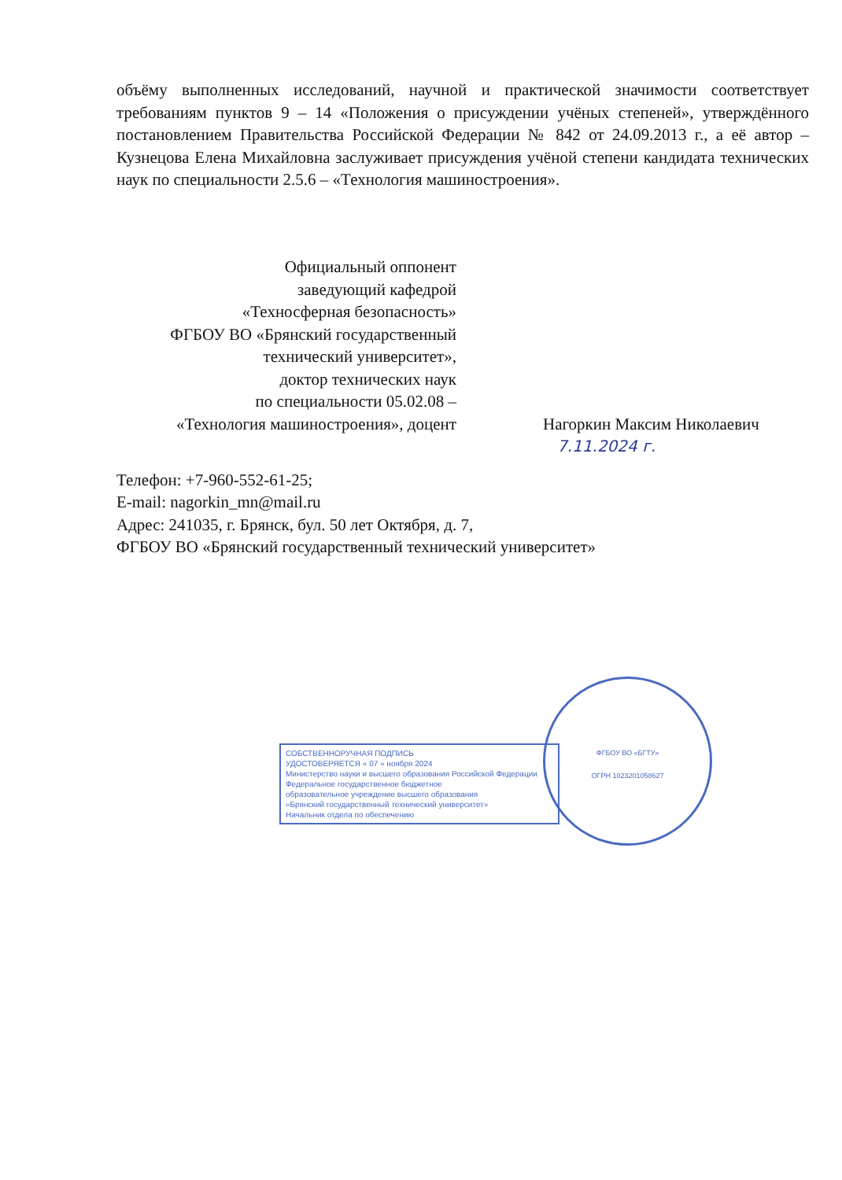объёму выполненных исследований, научной и практической значимости соответствует требованиям пунктов 9 – 14 «Положения о присуждении учёных степеней», утверждённого постановлением Правительства Российской Федерации № 842 от 24.09.2013 г., а её автор – Кузнецова Елена Михайловна заслуживает присуждения учёной степени кандидата технических наук по специальности 2.5.6 – «Технология машиностроения».
Официальный оппонент
заведующий кафедрой
«Техносферная безопасность»
ФГБОУ ВО «Брянский государственный
технический университет»,
доктор технических наук
по специальности 05.02.08 –
«Технология машиностроения», доцент
Нагоркин Максим Николаевич
7.11.2024 г.
Телефон: +7-960-552-61-25;
E-mail: nagorkin_mn@mail.ru
Адрес: 241035, г. Брянск, бул. 50 лет Октября, д. 7,
ФГБОУ ВО «Брянский государственный технический университет»
СОБСТВЕННОРУЧНАЯ ПОДПИСЬ
УДОСТОВЕРЯЕТСЯ « 07 » ноября 2024
Министерство науки и высшего образования Российской Федерации
Федеральное государственное бюджетное
образовательное учреждение высшего образования
«Брянский государственный технический университет»
Начальник отдела по обеспечению
ФГБОУ ВО «БГТУ»
ОГРН 1023201058627